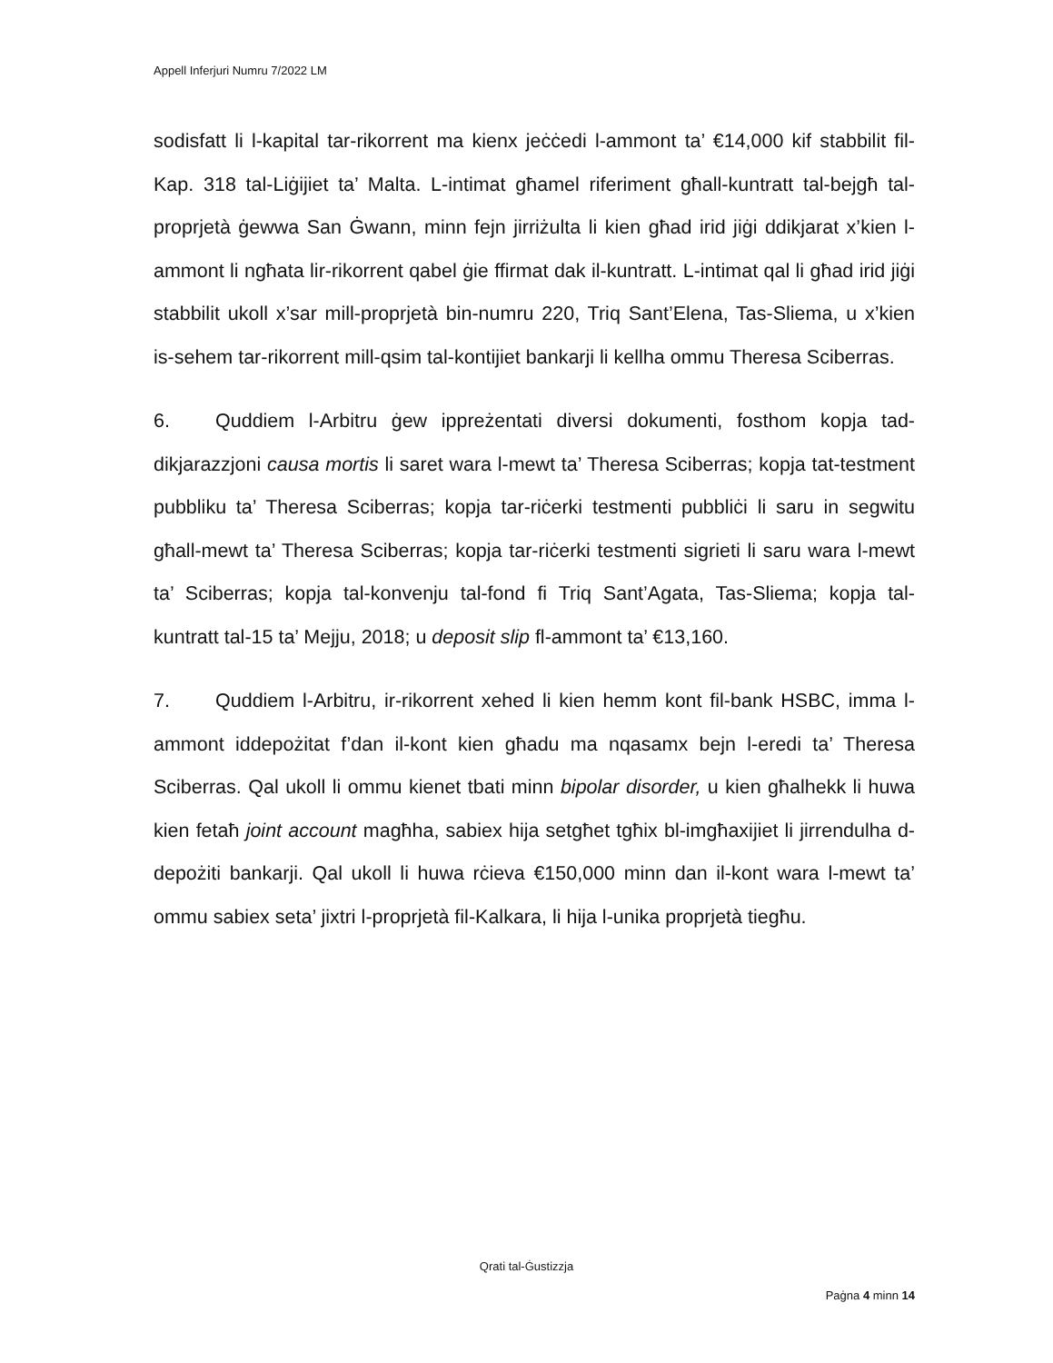Appell Inferjuri Numru 7/2022 LM
sodisfatt li l-kapital tar-rikorrent ma kienx jeċċedi l-ammont ta’ €14,000 kif stabbilit fil-Kap. 318 tal-Liġijiet ta’ Malta. L-intimat għamel riferiment għall-kuntratt tal-bejgħ tal-proprjetà ġewwa San Ġwann, minn fejn jirriżulta li kien għad irid jiġi ddikjarat x’kien l-ammont li ngħata lir-rikorrent qabel ġie ffirmat dak il-kuntratt. L-intimat qal li għad irid jiġi stabbilit ukoll x’sar mill-proprjetà bin-numru 220, Triq Sant’Elena, Tas-Sliema, u x’kien is-sehem tar-rikorrent mill-qsim tal-kontijiet bankarji li kellha ommu Theresa Sciberras.
6. Quddiem l-Arbitru ġew ippreżentati diversi dokumenti, fosthom kopja tad-dikjarazzjoni causa mortis li saret wara l-mewt ta’ Theresa Sciberras; kopja tat-testment pubbliku ta’ Theresa Sciberras; kopja tar-riċerki testmenti pubbliċi li saru in segwitu għall-mewt ta’ Theresa Sciberras; kopja tar-riċerki testmenti sigrieti li saru wara l-mewt ta’ Sciberras; kopja tal-konvenju tal-fond fi Triq Sant’Agata, Tas-Sliema; kopja tal-kuntratt tal-15 ta’ Mejju, 2018; u deposit slip fl-ammont ta’ €13,160.
7. Quddiem l-Arbitru, ir-rikorrent xehed li kien hemm kont fil-bank HSBC, imma l-ammont iddepożitat f’dan il-kont kien għadu ma nqasamx bejn l-eredi ta’ Theresa Sciberras. Qal ukoll li ommu kienet tbati minn bipolar disorder, u kien għalhekk li huwa kien fetaħ joint account magħha, sabiex hija setgħet tgħix bl-imgħaxijiet li jirrendulha d-depożiti bankarji. Qal ukoll li huwa rċieva €150,000 minn dan il-kont wara l-mewt ta’ ommu sabiex seta’ jixtri l-proprjetà fil-Kalkara, li hija l-unika proprjetà tiegħu.
Qrati tal-Ġustizzja
Paġna 4 minn 14